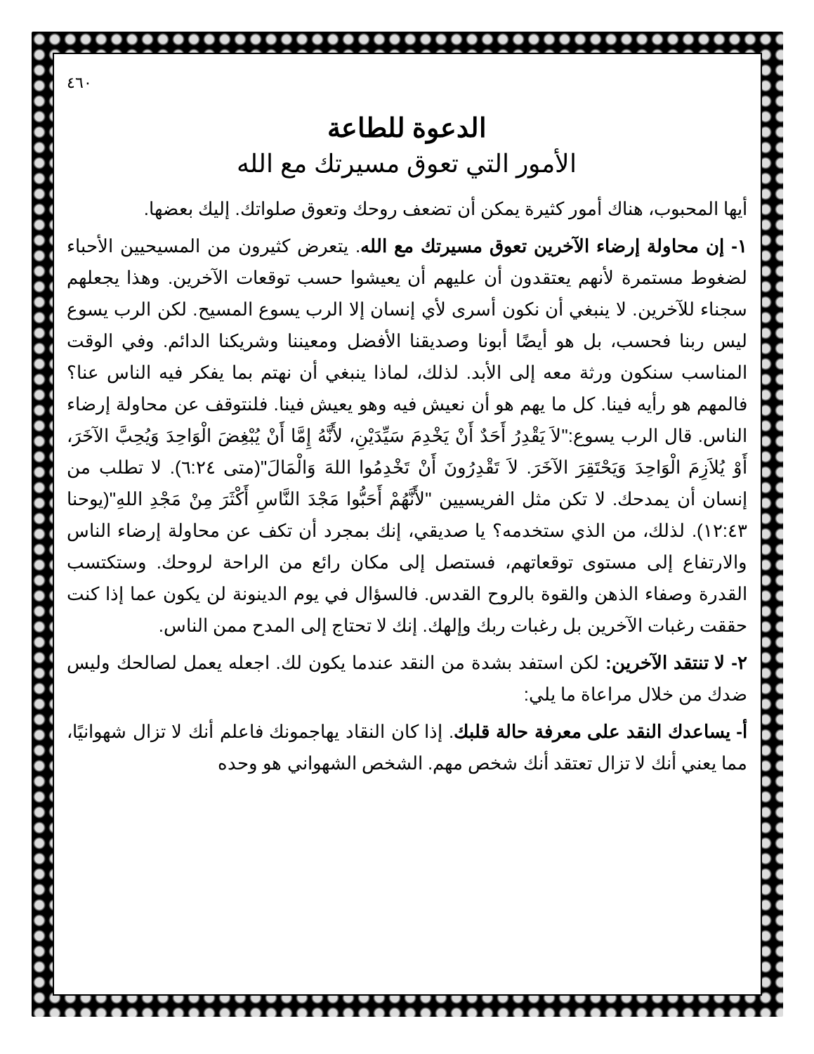٤٦٠
الدعوة للطاعة
الأمور التي تعوق مسيرتك مع الله
أيها المحبوب، هناك أمور كثيرة يمكن أن تضعف روحك وتعوق صلواتك. إليك بعضها.
١- إن محاولة إرضاء الآخرين تعوق مسيرتك مع الله. يتعرض كثيرون من المسيحيين الأحباء لضغوط مستمرة لأنهم يعتقدون أن عليهم أن يعيشوا حسب توقعات الآخرين. وهذا يجعلهم سجناء للآخرين. لا ينبغي أن نكون أسرى لأي إنسان إلا الرب يسوع المسيح. لكن الرب يسوع ليس ربنا فحسب، بل هو أيضًا أبونا وصديقنا الأفضل ومعيننا وشريكنا الدائم. وفي الوقت المناسب سنكون ورثة معه إلى الأبد. لذلك، لماذا ينبغي أن نهتم بما يفكر فيه الناس عنا؟ فالمهم هو رأيه فينا. كل ما يهم هو أن نعيش فيه وهو يعيش فينا. فلنتوقف عن محاولة إرضاء الناس. قال الرب يسوع:"لاَ يَقْدِرُ أَحَدٌ أَنْ يَخْدِمَ سَيِّدَيْنِ، لأَنَّهُ إِمَّا أَنْ يُبْغِضَ الْوَاحِدَ وَيُحِبَّ الآخَرَ، أَوْ يُلاَزِمَ الْوَاحِدَ وَيَحْتَقِرَ الآخَرَ. لاَ تَقْدِرُونَ أَنْ تَخْدِمُوا اللهَ وَالْمَالَ"(متى ٦:٢٤). لا تطلب من إنسان أن يمدحك. لا تكن مثل الفريسيين "لأَنَّهُمْ أَحَبُّوا مَجْدَ النَّاسِ أَكْثَرَ مِنْ مَجْدِ اللهِ"(يوحنا ١٢:٤٣). لذلك، من الذي ستخدمه؟ يا صديقي، إنك بمجرد أن تكف عن محاولة إرضاء الناس والارتفاع إلى مستوى توقعاتهم، فستصل إلى مكان رائع من الراحة لروحك. وستكتسب القدرة وصفاء الذهن والقوة بالروح القدس. فالسؤال في يوم الدينونة لن يكون عما إذا كنت حققت رغبات الآخرين بل رغبات ربك وإلهك. إنك لا تحتاج إلى المدح ممن الناس.
٢- لا تنتقد الآخرين: لكن استفد بشدة من النقد عندما يكون لك. اجعله يعمل لصالحك وليس ضدك من خلال مراعاة ما يلي:
أ- يساعدك النقد على معرفة حالة قلبك. إذا كان النقاد يهاجمونك فاعلم أنك لا تزال شهوانيًا، مما يعني أنك لا تزال تعتقد أنك شخص مهم. الشخص الشهواني هو وحده